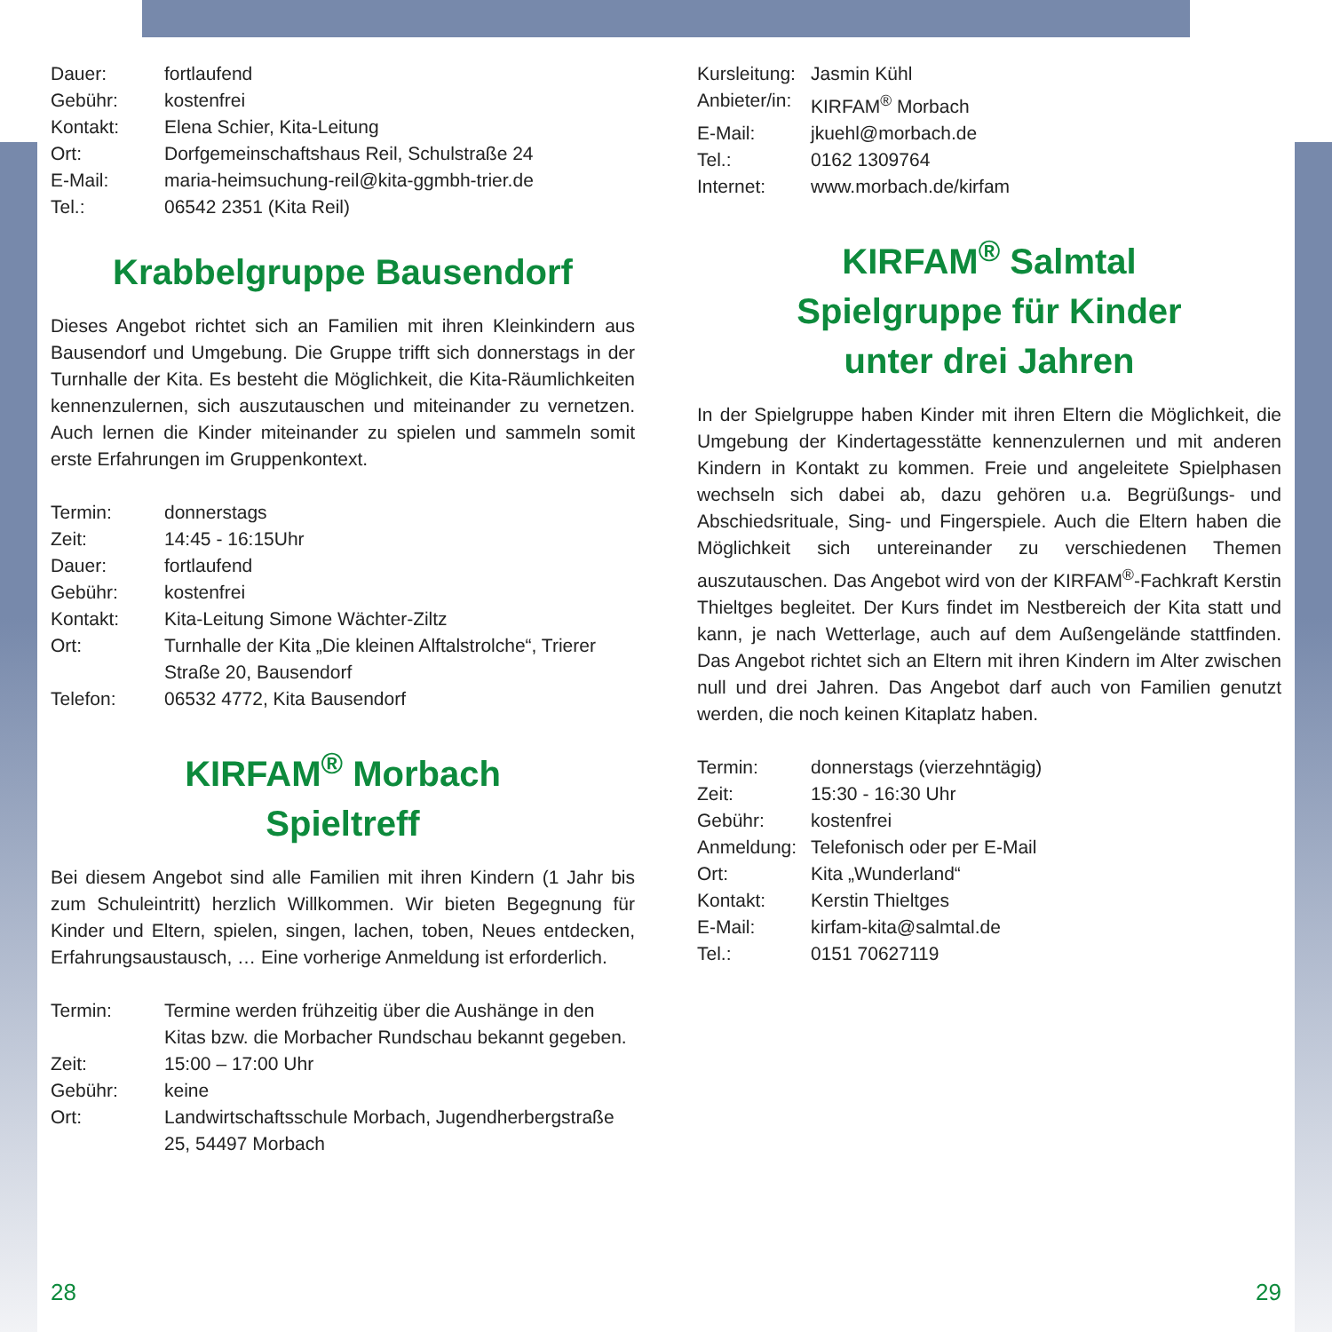Dauer: fortlaufend Gebühr: kostenfrei Kontakt: Elena Schier, Kita-Leitung Ort: Dorfgemeinschaftshaus Reil, Schulstraße 24 E-Mail: maria-heimsuchung-reil@kita-ggmbh-trier.de Tel.: 06542 2351 (Kita Reil)
Krabbelgruppe Bausendorf
Dieses Angebot richtet sich an Familien mit ihren Kleinkindern aus Bausendorf und Umgebung. Die Gruppe trifft sich donnerstags in der Turnhalle der Kita. Es besteht die Möglichkeit, die Kita-Räumlichkeiten kennenzulernen, sich auszutauschen und miteinander zu vernetzen. Auch lernen die Kinder miteinander zu spielen und sammeln somit erste Erfahrungen im Gruppenkontext.
Termin: donnerstags Zeit: 14:45 - 16:15Uhr Dauer: fortlaufend Gebühr: kostenfrei Kontakt: Kita-Leitung Simone Wächter-Ziltz Ort: Turnhalle der Kita „Die kleinen Alftalstrolche“, Trierer Straße 20, Bausendorf Telefon: 06532 4772, Kita Bausendorf
KIRFAM<sup>®</sup> Morbach
Spieltreff
Bei diesem Angebot sind alle Familien mit ihren Kindern (1 Jahr bis zum Schuleintritt) herzlich Willkommen. Wir bieten Begegnung für Kinder und Eltern, spielen, singen, lachen, toben, Neues entdecken, Erfahrungsaustausch, … Eine vorherige Anmeldung ist erforderlich.
Termin: Termine werden frühzeitig über die Aushänge in den Kitas bzw. die Morbacher Rundschau bekannt gegeben. Zeit: 15:00 – 17:00 Uhr Gebühr: keine Ort: Landwirtschaftsschule Morbach, Jugendherbergstraße 25, 54497 Morbach
Kursleitung: Jasmin Kühl Anbieter/in: KIRFAM<sup>®</sup> Morbach E-Mail: jkuehl@morbach.de Tel.: 0162 1309764 Internet: www.morbach.de/kirfam
KIRFAM<sup>®</sup> Salmtal
Spielgruppe für Kinder
unter drei Jahren
In der Spielgruppe haben Kinder mit ihren Eltern die Möglichkeit, die Umgebung der Kindertagesstätte kennenzulernen und mit anderen Kindern in Kontakt zu kommen. Freie und angeleitete Spielphasen wechseln sich dabei ab, dazu gehören u.a. Begrüßungs- und Abschiedsrituale, Sing- und Fingerspiele. Auch die Eltern haben die Möglichkeit sich untereinander zu verschiedenen Themen auszutauschen. Das Angebot wird von der KIRFAM<sup>®</sup>-Fachkraft Kerstin Thieltges begleitet. Der Kurs findet im Nestbereich der Kita statt und kann, je nach Wetterlage, auch auf dem Außengelände stattfinden. Das Angebot richtet sich an Eltern mit ihren Kindern im Alter zwischen null und drei Jahren. Das Angebot darf auch von Familien genutzt werden, die noch keinen Kitaplatz haben.
Termin: donnerstags (vierzehntägig) Zeit: 15:30 - 16:30 Uhr Gebühr: kostenfrei Anmeldung: Telefonisch oder per E-Mail Ort: Kita „Wunderland“Kontakt: Kerstin Thieltges E-Mail: kirfam-kita@salmtal.de Tel.: 0151 70627119
28 29